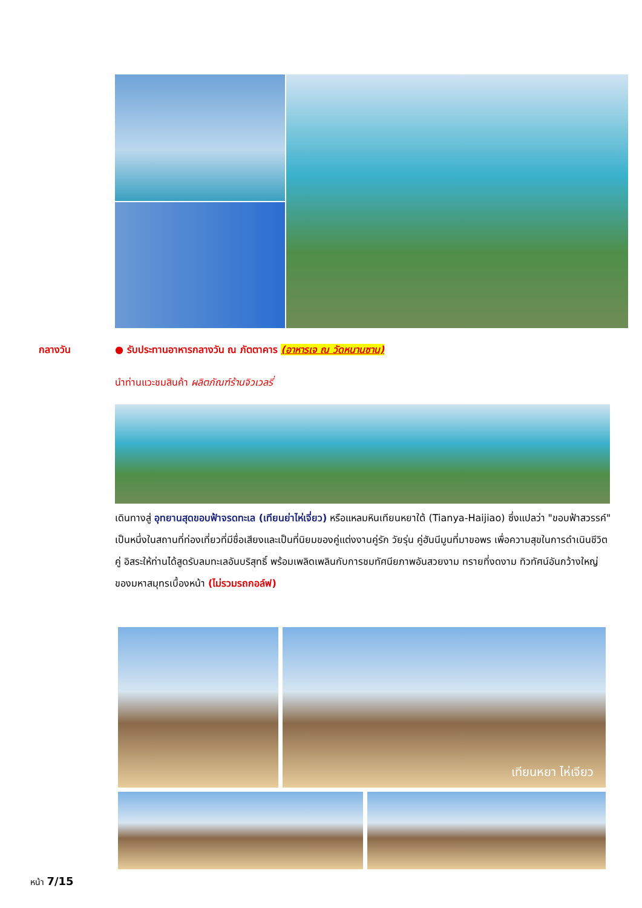กลางวัน
● รับประทานอาหารกลางวัน ณ ภัตตาคาร (อาหารเจ ณ วัดหนานซาน)
นำท่านแวะชมสินค้า ผลิตภัณฑ์ร้านจิวเวลรี่
เดินทางสู่ อุทยานสุดขอบฟ้าจรดทะเล (เทียนย่าไห่เจี่ยว) หรือแหลมหินเทียนหยาใต้ (Tianya-Haijiao) ซึ่งแปลว่า "ขอบฟ้าสวรรค์" เป็นหนึ่งในสถานที่ท่องเที่ยวที่มีชื่อเสียงและเป็นที่นิยมของคู่แต่งงานคู่รัก วัยรุ่น คู่ฮันนีมูนที่มาขอพร เพื่อความสุขในการดำเนินชีวิตคู่ อิสระให้ท่านได้สูดรับลมทะเลอันบริสุทธิ์ พร้อมเพลิดเพลินกับการชมทัศนียภาพอันสวยงาม ทรายที่งดงาม ทิวทัศน์อันกว้างใหญ่ของมหาสมุทรเบื้องหน้า (ไม่รวมรถกอล์ฟ)
เทียนหยา ไห่เจียว
หน้า 7/15